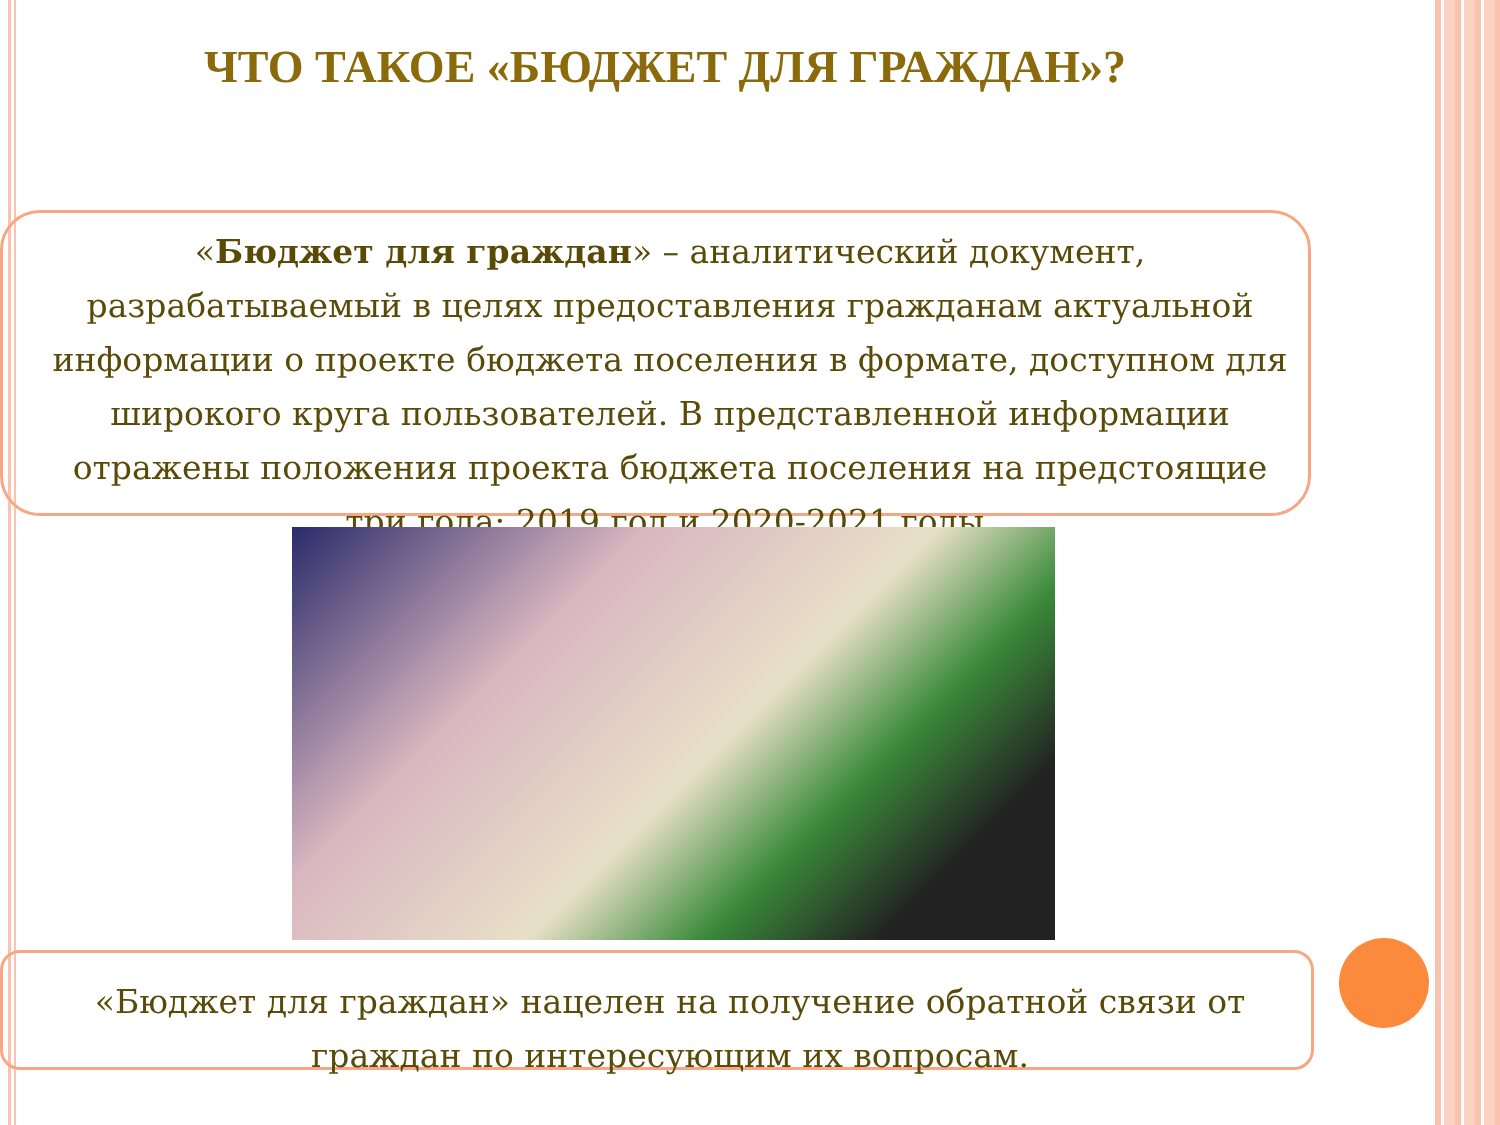ЧТО ТАКОЕ «БЮДЖЕТ ДЛЯ ГРАЖДАН»?
«Бюджет для граждан» – аналитический документ, разрабатываемый в целях предоставления гражданам актуальной информации о проекте бюджета поселения в формате, доступном для широкого круга пользователей. В представленной информации отражены положения проекта бюджета поселения на предстоящие три года: 2019 год и 2020-2021 годы.
«Бюджет для граждан» нацелен на получение обратной связи от граждан по интересующим их вопросам.